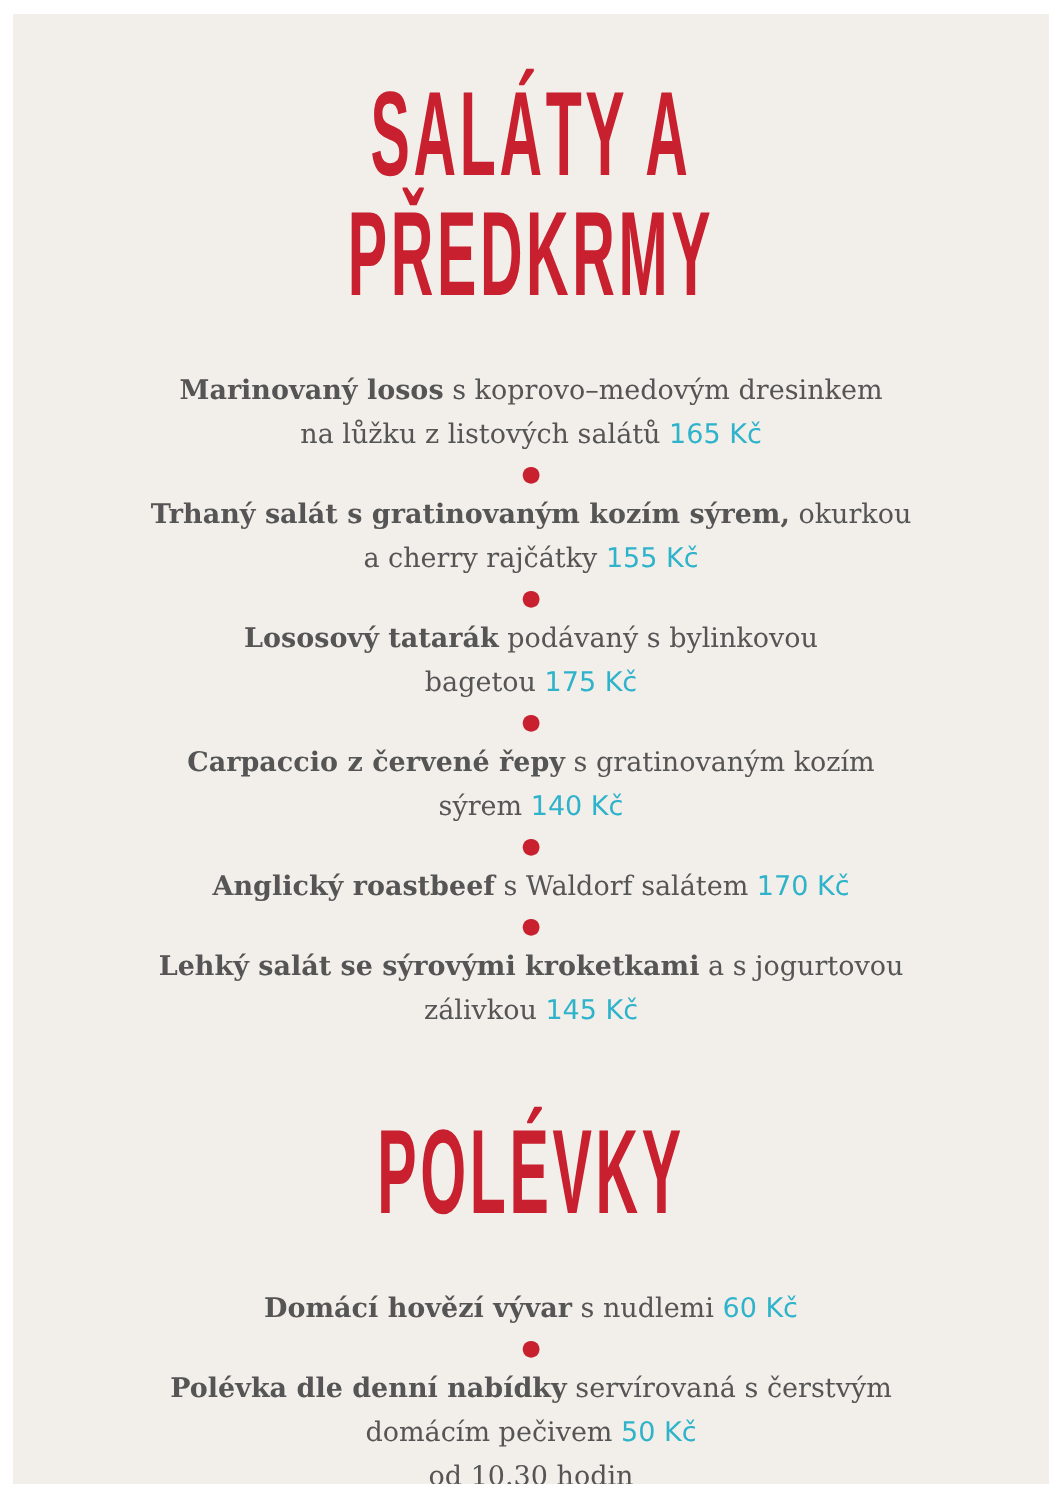SALÁTY A PŘEDKRMY
Marinovaný losos s koprovo–medovým dresinkem
na lůžku z listových salátů 165 Kč
●
Trhaný salát s gratinovaným kozím sýrem, okurkou
a cherry rajčátky 155 Kč
●
Lososový tatarák podávaný s bylinkovou
bagetou 175 Kč
●
Carpaccio z červené řepy s gratinovaným kozím
sýrem 140 Kč
●
Anglický roastbeef s Waldorf salátem 170 Kč
●
Lehký salát se sýrovými kroketkami a s jogurtovou
zálivkou 145 Kč
POLÉVKY
Domácí hovězí vývar s nudlemi 60 Kč
●
Polévka dle denní nabídky servírovaná s čerstvým
domácím pečivem 50 Kč
od 10.30 hodin